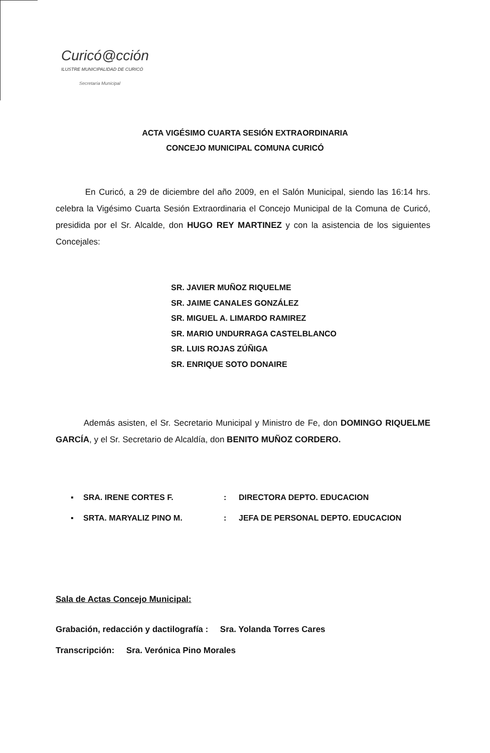Curicó@cción
ILUSTRE MUNICIPALIDAD DE CURICÓ
Secretaría Municipal
ACTA VIGÉSIMO CUARTA SESIÓN EXTRAORDINARIA
CONCEJO MUNICIPAL COMUNA CURICÓ
En Curicó, a 29 de diciembre del año 2009, en el Salón Municipal, siendo las 16:14 hrs. celebra la Vigésimo Cuarta Sesión Extraordinaria el Concejo Municipal de la Comuna de Curicó, presidida por el Sr. Alcalde, don HUGO REY MARTINEZ y con la asistencia de los siguientes Concejales:
SR. JAVIER MUÑOZ RIQUELME
SR. JAIME CANALES GONZÁLEZ
SR. MIGUEL A. LIMARDO RAMIREZ
SR. MARIO UNDURRAGA CASTELBLANCO
SR. LUIS ROJAS ZÚÑIGA
SR. ENRIQUE SOTO DONAIRE
Además asisten, el Sr. Secretario Municipal y Ministro de Fe, don DOMINGO RIQUELME GARCÍA, y el Sr. Secretario de Alcaldía, don BENITO MUÑOZ CORDERO.
▪ SRA. IRENE CORTES F.: DIRECTORA DEPTO. EDUCACION
▪ SRTA. MARYALIZ PINO M.: JEFA DE PERSONAL DEPTO. EDUCACION
Sala de Actas Concejo Municipal:
Grabación, redacción y dactilografía : Sra. Yolanda Torres Cares
Transcripción: Sra. Verónica Pino Morales